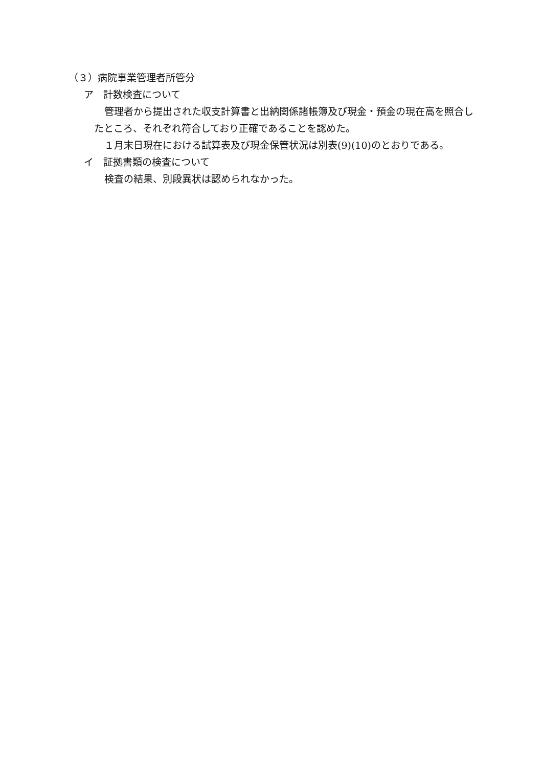（３）病院事業管理者所管分
ア　計数検査について
管理者から提出された収支計算書と出納関係諸帳簿及び現金・預金の現在高を照合したところ、それぞれ符合しており正確であることを認めた。
１月末日現在における試算表及び現金保管状況は別表(9)(10)のとおりである。
イ　証拠書類の検査について
検査の結果、別段異状は認められなかった。